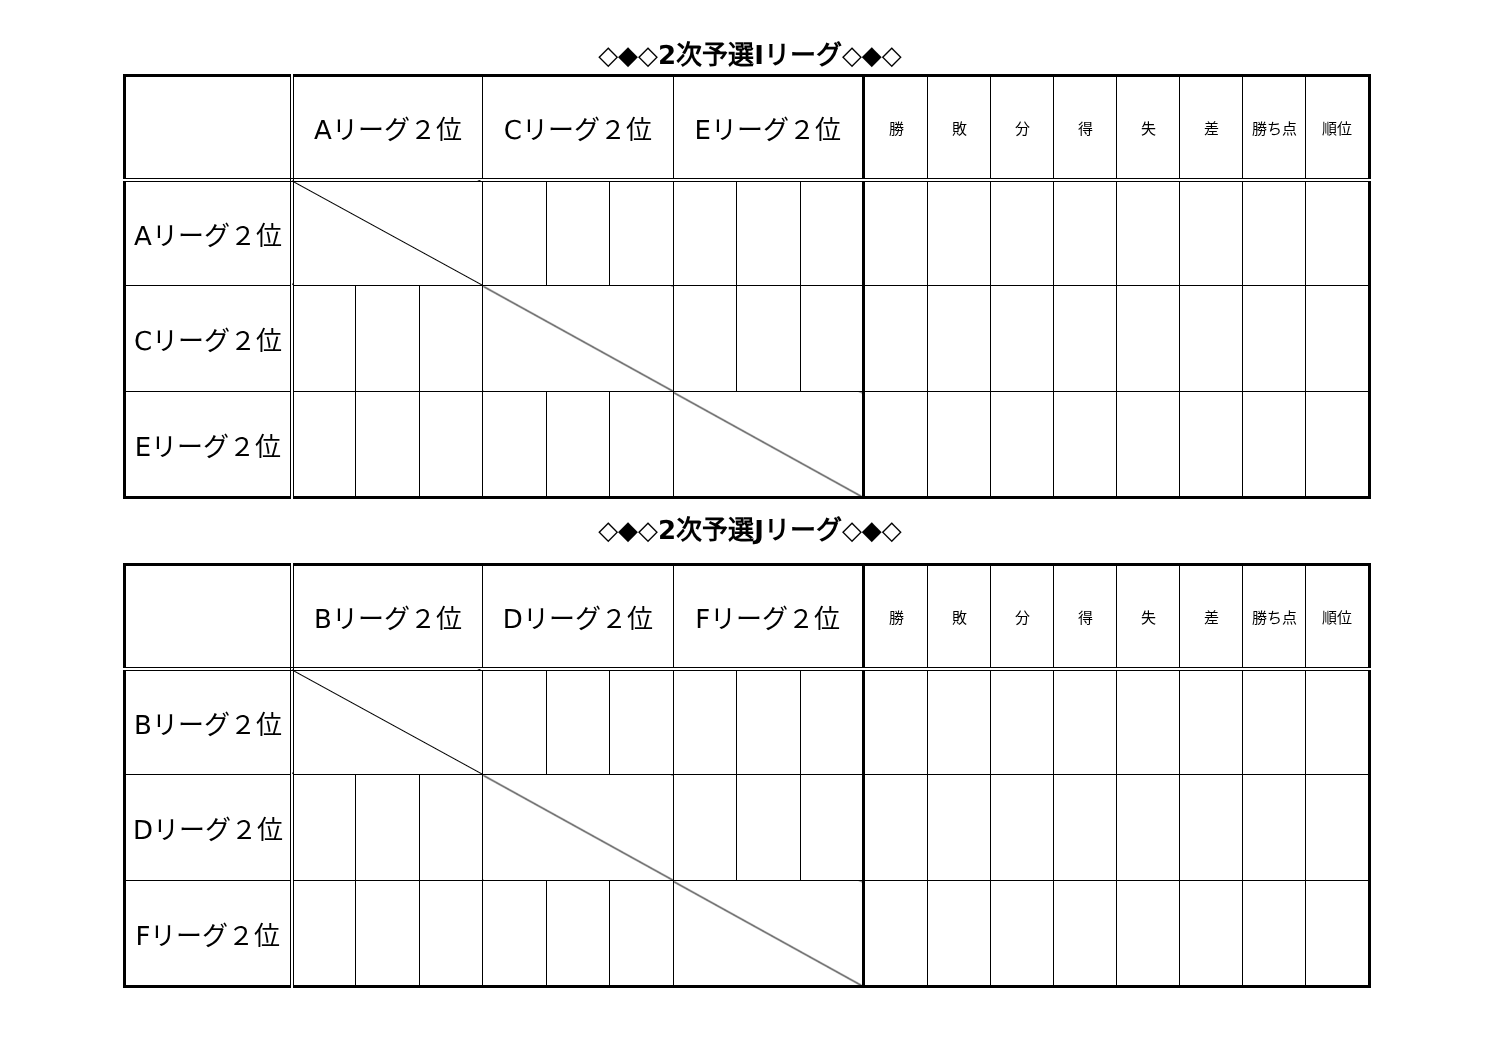◇◆◇2次予選Iリーグ◇◆◇
| | Aリーグ２位 | | | Cリーグ２位 | | | Eリーグ２位 | | | 勝 | 敗 | 分 | 得 | 失 | 差 | 勝ち点 | 順位 |
| --- | --- | --- | --- | --- | --- | --- | --- | --- | --- | --- | --- | --- | --- | --- | --- | --- | --- |
| Aリーグ２位 | | | | | | | | | | | | | | | | | |
| Cリーグ２位 | | | | | | | | | | | | | | | | | |
| Eリーグ２位 | | | | | | | | | | | | | | | | | |
◇◆◇2次予選Jリーグ◇◆◇
| | Bリーグ２位 | | | Dリーグ２位 | | | Fリーグ２位 | | | 勝 | 敗 | 分 | 得 | 失 | 差 | 勝ち点 | 順位 |
| --- | --- | --- | --- | --- | --- | --- | --- | --- | --- | --- | --- | --- | --- | --- | --- | --- | --- |
| Bリーグ２位 | | | | | | | | | | | | | | | | | |
| Dリーグ２位 | | | | | | | | | | | | | | | | | |
| Fリーグ２位 | | | | | | | | | | | | | | | | | |